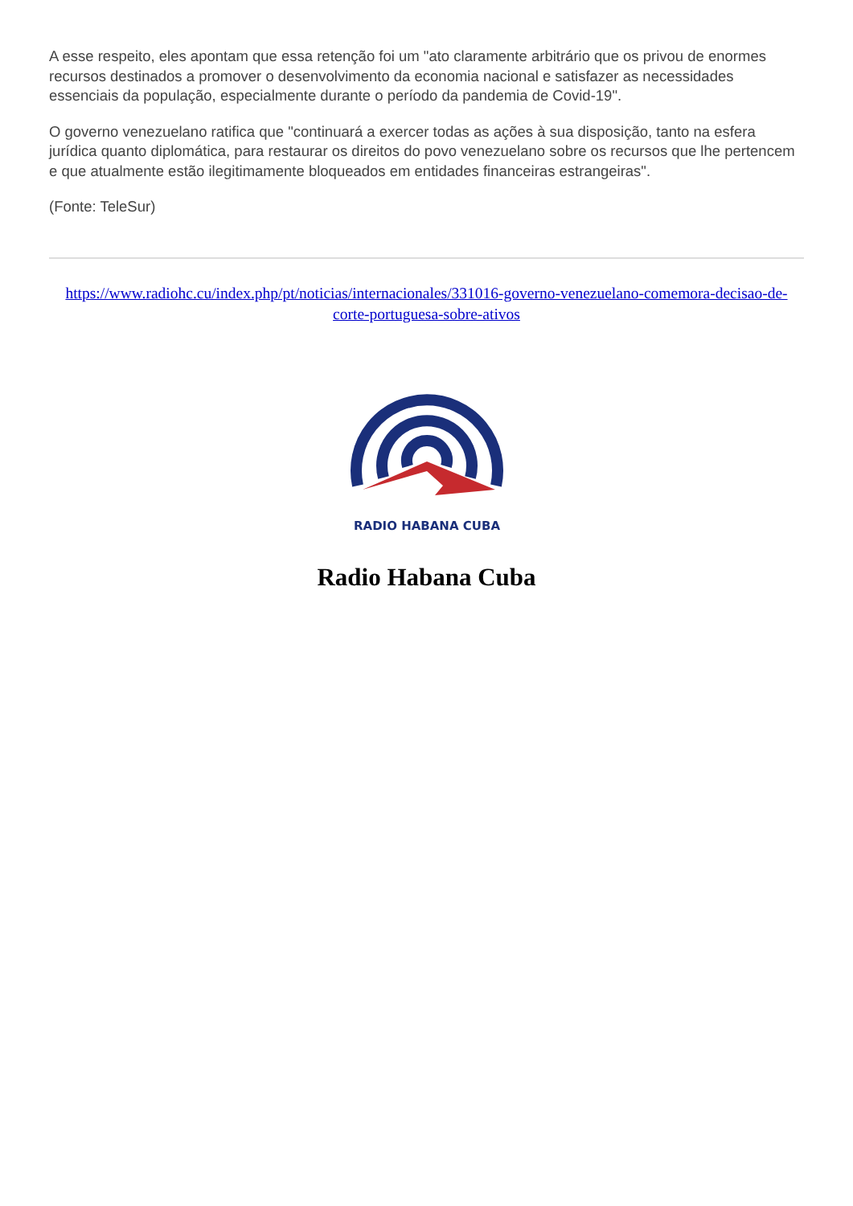A esse respeito, eles apontam que essa retenção foi um "ato claramente arbitrário que os privou de enormes recursos destinados a promover o desenvolvimento da economia nacional e satisfazer as necessidades essenciais da população, especialmente durante o período da pandemia de Covid-19".
O governo venezuelano ratifica que "continuará a exercer todas as ações à sua disposição, tanto na esfera jurídica quanto diplomática, para restaurar os direitos do povo venezuelano sobre os recursos que lhe pertencem e que atualmente estão ilegitimamente bloqueados em entidades financeiras estrangeiras".
(Fonte: TeleSur)
https://www.radiohc.cu/index.php/pt/noticias/internacionales/331016-governo-venezuelano-comemora-decisao-de-corte-portuguesa-sobre-ativos
RADIO HABANA CUBA
Radio Habana Cuba